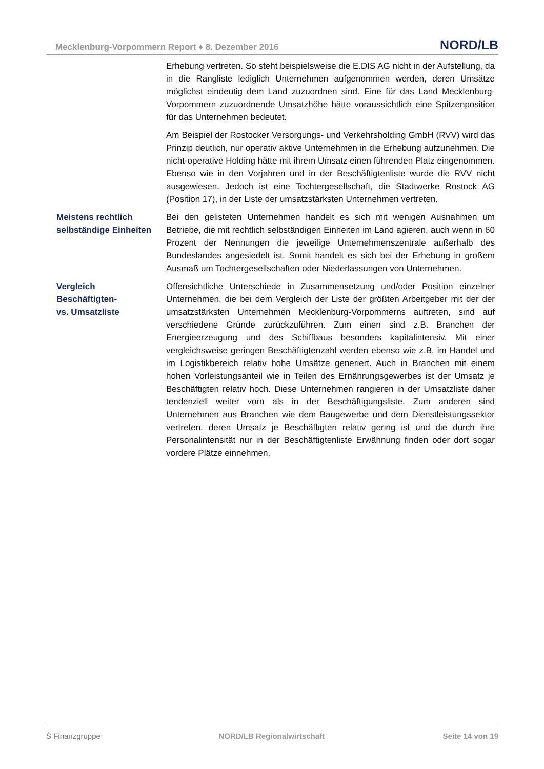Mecklenburg-Vorpommern Report ♦ 8. Dezember 2016 NORD/LB
Erhebung vertreten. So steht beispielsweise die E.DIS AG nicht in der Aufstellung, da in die Rangliste lediglich Unternehmen aufgenommen werden, deren Umsätze möglichst eindeutig dem Land zuzuordnen sind. Eine für das Land Mecklenburg-Vorpommern zuzuordnende Umsatzhöhe hätte voraussichtlich eine Spitzenposition für das Unternehmen bedeutet.
Am Beispiel der Rostocker Versorgungs- und Verkehrsholding GmbH (RVV) wird das Prinzip deutlich, nur operativ aktive Unternehmen in die Erhebung aufzunehmen. Die nicht-operative Holding hätte mit ihrem Umsatz einen führenden Platz eingenommen. Ebenso wie in den Vorjahren und in der Beschäftigtenliste wurde die RVV nicht ausgewiesen. Jedoch ist eine Tochtergesellschaft, die Stadtwerke Rostock AG (Position 17), in der Liste der umsatzstärksten Unternehmen vertreten.
Meistens rechtlich selbständige Einheiten
Bei den gelisteten Unternehmen handelt es sich mit wenigen Ausnahmen um Betriebe, die mit rechtlich selbständigen Einheiten im Land agieren, auch wenn in 60 Prozent der Nennungen die jeweilige Unternehmenszentrale außerhalb des Bundeslandes angesiedelt ist. Somit handelt es sich bei der Erhebung in großem Ausmaß um Tochtergesellschaften oder Niederlassungen von Unternehmen.
Vergleich
Beschäftigten-
vs. Umsatzliste
Offensichtliche Unterschiede in Zusammensetzung und/oder Position einzelner Unternehmen, die bei dem Vergleich der Liste der größten Arbeitgeber mit der der umsatzstärksten Unternehmen Mecklenburg-Vorpommerns auftreten, sind auf verschiedene Gründe zurückzuführen. Zum einen sind z.B. Branchen der Energieerzeugung und des Schiffbaus besonders kapitalintensiv. Mit einer vergleichsweise geringen Beschäftigtenzahl werden ebenso wie z.B. im Handel und im Logistikbereich relativ hohe Umsätze generiert. Auch in Branchen mit einem hohen Vorleistungsanteil wie in Teilen des Ernährungsgewerbes ist der Umsatz je Beschäftigten relativ hoch. Diese Unternehmen rangieren in der Umsatzliste daher tendenziell weiter vorn als in der Beschäftigungsliste. Zum anderen sind Unternehmen aus Branchen wie dem Baugewerbe und dem Dienstleistungssektor vertreten, deren Umsatz je Beschäftigten relativ gering ist und die durch ihre Personalintensität nur in der Beschäftigtenliste Erwähnung finden oder dort sogar vordere Plätze einnehmen.
Ṡ Finanzgruppe NORD/LB Regionalwirtschaft Seite 14 von 19